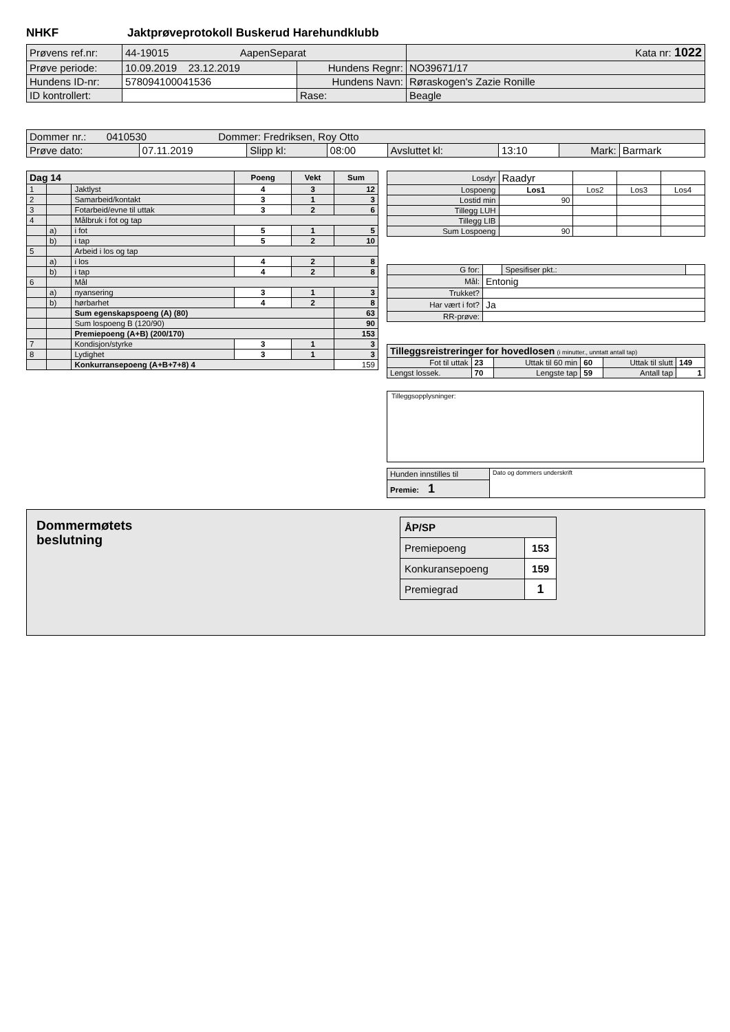NHKF Jaktprøveprotokoll Buskerud Harehundklubb
| Prøvens ref.nr: | 44-19015 AapenSeparat | | | Kata nr: 1022 |
| Prøve periode: | 10.09.2019 23.12.2019 | Hundens Regnr: | NO39671/17 | |
| Hundens ID-nr: | 578094100041536 | Hundens Navn: | Røraskogen's Zazie Ronille | |
| ID kontrollert: | | Rase: | Beagle | |
| Dommer nr.: 0410530 Dommer: Fredriksen, Roy Otto | | | | | | | |
| Prøve dato: | 07.11.2019 | Slipp kl: | 08:00 | Avsluttet kl: | 13:10 | Mark: | Barmark |
| Dag 14 | | | Poeng | Vekt | Sum |
| --- | --- | --- | --- | --- | --- |
| 1 | | Jaktlyst | 4 | 3 | 12 |
| 2 | | Samarbeid/kontakt | 3 | 1 | 3 |
| 3 | | Fotarbeid/evne til uttak | 3 | 2 | 6 |
| 4 | | Målbruk i fot og tap | | | |
| | a) | i fot | 5 | 1 | 5 |
| | b) | i tap | 5 | 2 | 10 |
| 5 | | Arbeid i los og tap | | | |
| | a) | i los | 4 | 2 | 8 |
| | b) | i tap | 4 | 2 | 8 |
| 6 | | Mål | | | |
| | a) | nyansering | 3 | 1 | 3 |
| | b) | hørbarhet | 4 | 2 | 8 |
| | | Sum egenskapspoeng (A) (80) | | | 63 |
| | | Sum lospoeng B (120/90) | | | 90 |
| | | Premiepoeng (A+B) (200/170) | | | 153 |
| 7 | | Kondisjon/styrke | 3 | 1 | 3 |
| 8 | | Lydighet | 3 | 1 | 3 |
| | | Konkurransepoeng (A+B+7+8) 4 | | | 159 |
| Losdyr | Raadyr | | | |
| Lospoeng | Los1 | Los2 | Los3 | Los4 |
| Lostid min | 90 | | | |
| Tillegg LUH | | | | |
| Tillegg LIB | | | | |
| Sum Lospoeng | 90 | | | |
| G for: | | Spesifiser pkt.: | |
| Mål: | Entonig | | |
| Trukket? | | | |
| Har vært i fot? | Ja | | |
| RR-prøve: | | | |
| Tilleggsreistreringer for hovedlosen (i minutter., unntatt antall tap) | | | | | |
| Fot til uttak | 23 | Uttak til 60 min | 60 | Uttak til slutt | 149 |
| Lengst lossek. | 70 | Lengste tap | 59 | Antall tap | 1 |
Tilleggsopplysninger:
| Hunden innstilles til | Dato og dommers underskrift |
| Premie: 1 | |
Dommermøtets
beslutning
| ÅP/SP | |
| Premiepoeng | 153 |
| Konkuransepoeng | 159 |
| Premiegrad | 1 |